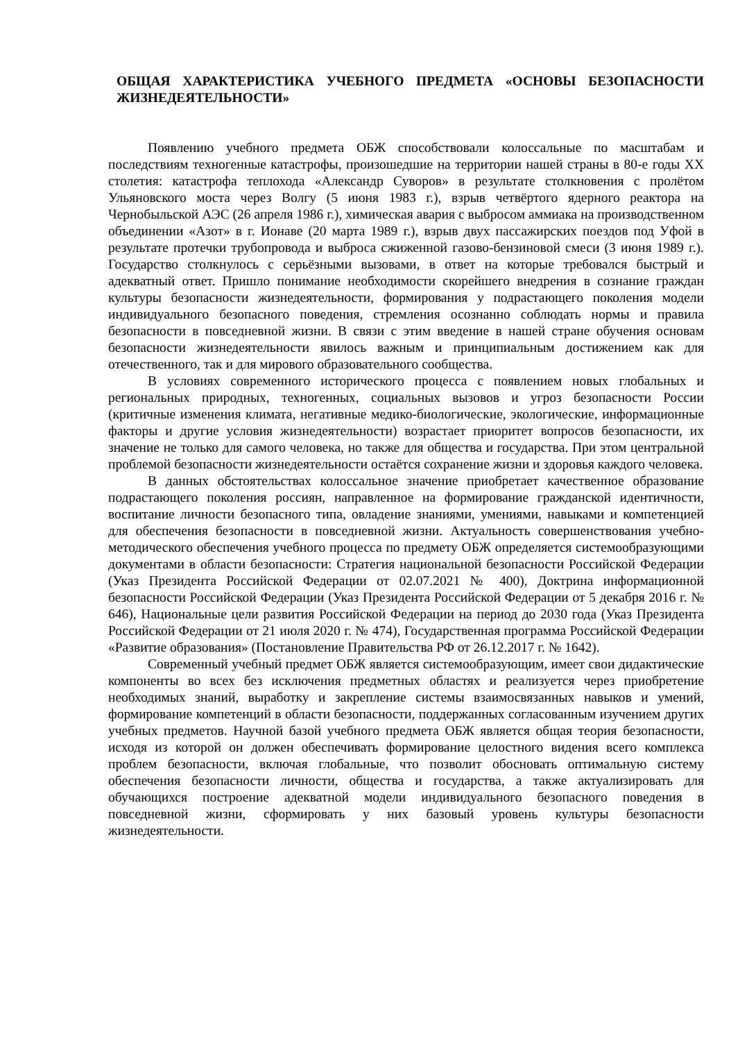ОБЩАЯ ХАРАКТЕРИСТИКА УЧЕБНОГО ПРЕДМЕТА «ОСНОВЫ БЕЗОПАСНОСТИ ЖИЗНЕДЕЯТЕЛЬНОСТИ»
Появлению учебного предмета ОБЖ способствовали колоссальные по масштабам и последствиям техногенные катастрофы, произошедшие на территории нашей страны в 80-е годы XX столетия: катастрофа теплохода «Александр Суворов» в результате столкновения с пролётом Ульяновского моста через Волгу (5 июня 1983 г.), взрыв четвёртого ядерного реактора на Чернобыльской АЭС (26 апреля 1986 г.), химическая авария с выбросом аммиака на производственном объединении «Азот» в г. Ионаве (20 марта 1989 г.), взрыв двух пассажирских поездов под Уфой в результате протечки трубопровода и выброса сжиженной газово-бензиновой смеси (3 июня 1989 г.). Государство столкнулось с серьёзными вызовами, в ответ на которые требовался быстрый и адекватный ответ. Пришло понимание необходимости скорейшего внедрения в сознание граждан культуры безопасности жизнедеятельности, формирования у подрастающего поколения модели индивидуального безопасного поведения, стремления осознанно соблюдать нормы и правила безопасности в повседневной жизни. В связи с этим введение в нашей стране обучения основам безопасности жизнедеятельности явилось важным и принципиальным достижением как для отечественного, так и для мирового образовательного сообщества.
В условиях современного исторического процесса с появлением новых глобальных и региональных природных, техногенных, социальных вызовов и угроз безопасности России (критичные изменения климата, негативные медико-биологические, экологические, информационные факторы и другие условия жизнедеятельности) возрастает приоритет вопросов безопасности, их значение не только для самого человека, но также для общества и государства. При этом центральной проблемой безопасности жизнедеятельности остаётся сохранение жизни и здоровья каждого человека.
В данных обстоятельствах колоссальное значение приобретает качественное образование подрастающего поколения россиян, направленное на формирование гражданской идентичности, воспитание личности безопасного типа, овладение знаниями, умениями, навыками и компетенцией для обеспечения безопасности в повседневной жизни. Актуальность совершенствования учебно-методического обеспечения учебного процесса по предмету ОБЖ определяется системообразующими документами в области безопасности: Стратегия национальной безопасности Российской Федерации (Указ Президента Российской Федерации от 02.07.2021 № 400), Доктрина информационной безопасности Российской Федерации (Указ Президента Российской Федерации от 5 декабря 2016 г. № 646), Национальные цели развития Российской Федерации на период до 2030 года (Указ Президента Российской Федерации от 21 июля 2020 г. № 474), Государственная программа Российской Федерации «Развитие образования» (Постановление Правительства РФ от 26.12.2017 г. № 1642).
Современный учебный предмет ОБЖ является системообразующим, имеет свои дидактические компоненты во всех без исключения предметных областях и реализуется через приобретение необходимых знаний, выработку и закрепление системы взаимосвязанных навыков и умений, формирование компетенций в области безопасности, поддержанных согласованным изучением других учебных предметов. Научной базой учебного предмета ОБЖ является общая теория безопасности, исходя из которой он должен обеспечивать формирование целостного видения всего комплекса проблем безопасности, включая глобальные, что позволит обосновать оптимальную систему обеспечения безопасности личности, общества и государства, а также актуализировать для обучающихся построение адекватной модели индивидуального безопасного поведения в повседневной жизни, сформировать у них базовый уровень культуры безопасности жизнедеятельности.